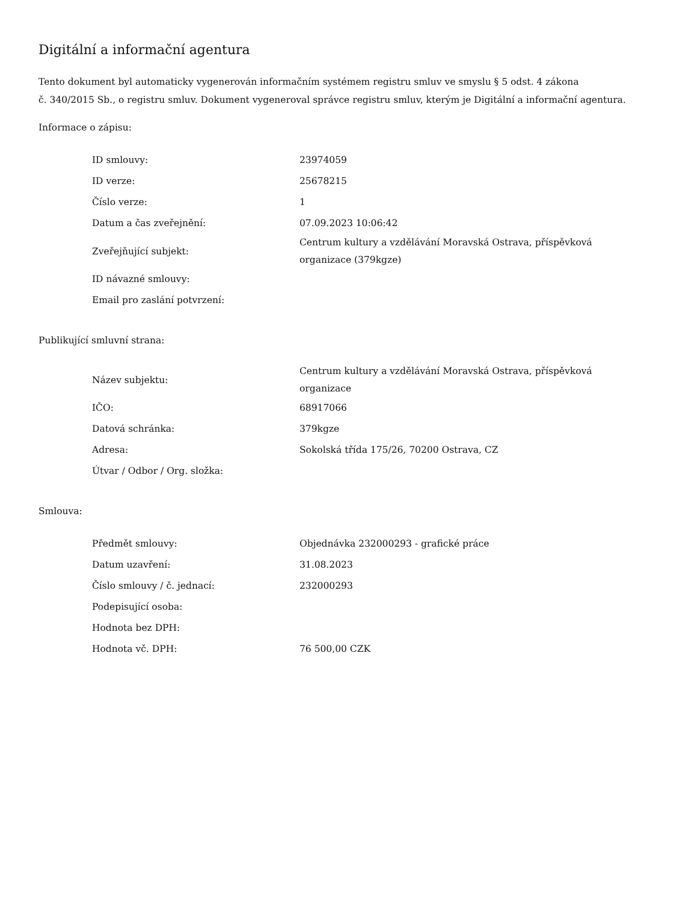Digitální a informační agentura
Tento dokument byl automaticky vygenerován informačním systémem registru smluv ve smyslu § 5 odst. 4 zákona
č. 340/2015 Sb., o registru smluv. Dokument vygeneroval správce registru smluv, kterým je Digitální a informační agentura.
Informace o zápisu:
| ID smlouvy: | 23974059 |
| ID verze: | 25678215 |
| Číslo verze: | 1 |
| Datum a čas zveřejnění: | 07.09.2023 10:06:42 |
| Zveřejňující subjekt: | Centrum kultury a vzdělávání Moravská Ostrava, příspěvková organizace (379kgze) |
| ID návazné smlouvy: | |
| Email pro zaslání potvrzení: | |
Publikující smluvní strana:
| Název subjektu: | Centrum kultury a vzdělávání Moravská Ostrava, příspěvková organizace |
| IČO: | 68917066 |
| Datová schránka: | 379kgze |
| Adresa: | Sokolská třída 175/26, 70200 Ostrava, CZ |
| Útvar / Odbor / Org. složka: | |
Smlouva:
| Předmět smlouvy: | Objednávka 232000293 - grafické práce |
| Datum uzavření: | 31.08.2023 |
| Číslo smlouvy / č. jednací: | 232000293 |
| Podepisující osoba: | |
| Hodnota bez DPH: | |
| Hodnota vč. DPH: | 76 500,00 CZK |